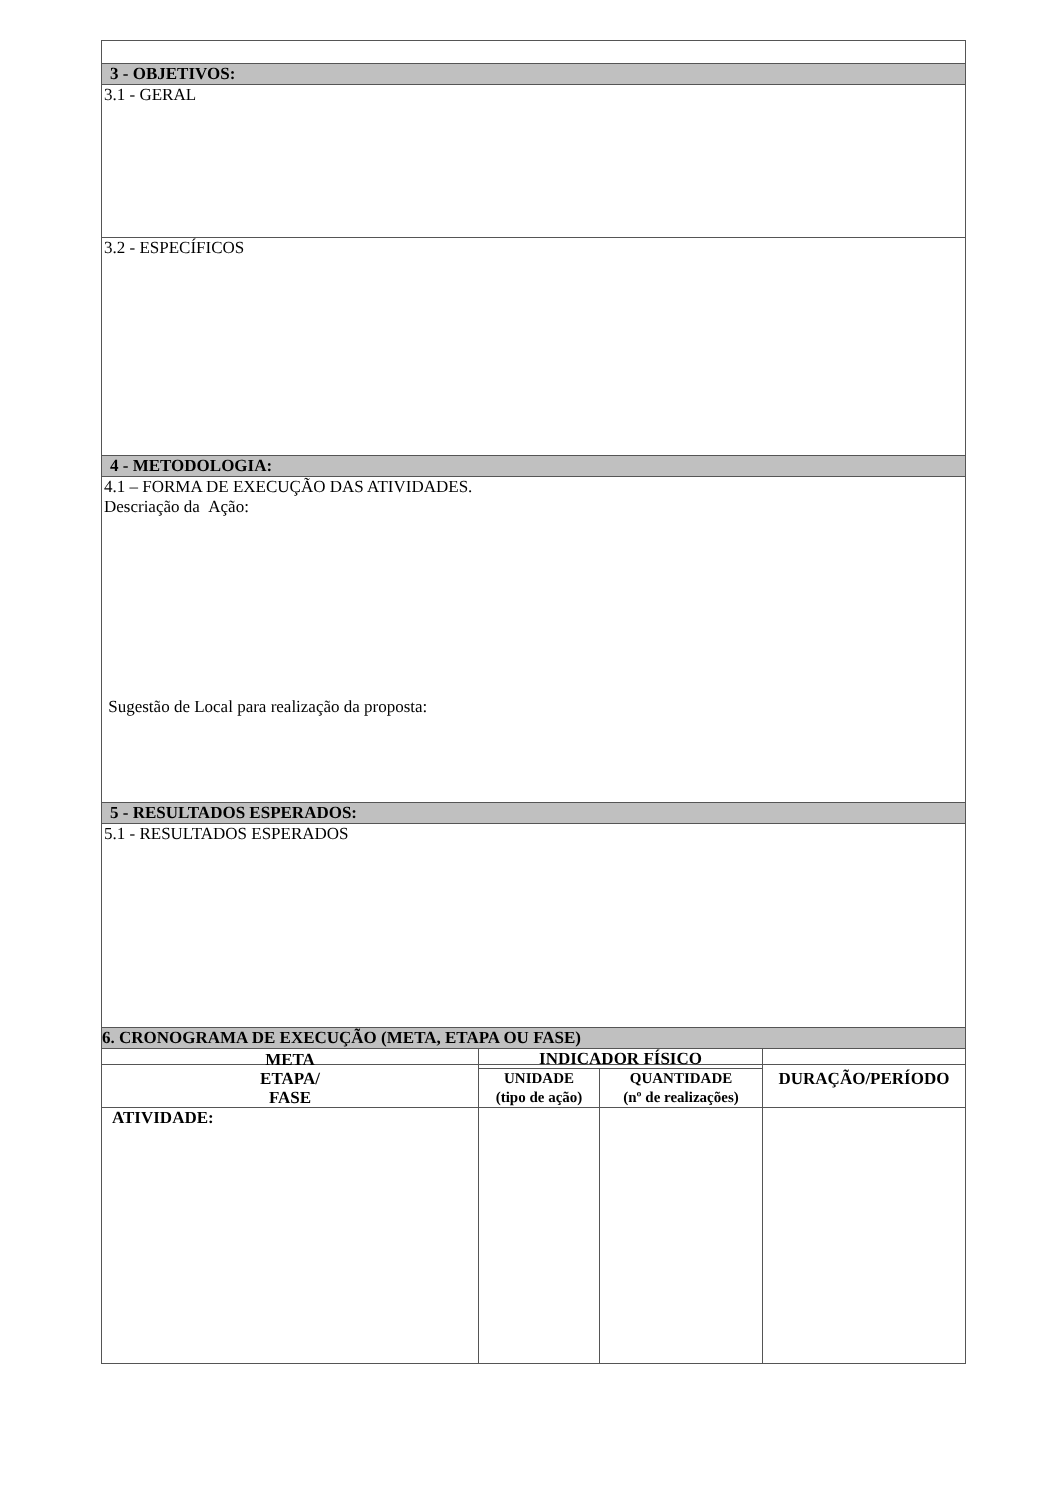| 3 - OBJETIVOS: |
| 3.1 - GERAL |
| 3.2 - ESPECÍFICOS |
| 4 - METODOLOGIA: |
| 4.1 – FORMA DE EXECUÇÃO DAS ATIVIDADES. Descriação da Ação: Sugestão de Local para realização da proposta: |
| 5 - RESULTADOS ESPERADOS: |
| 5.1 - RESULTADOS ESPERADOS |
| 6. CRONOGRAMA DE EXECUÇÃO (META, ETAPA OU FASE) | | | |
| META ETAPA/ FASE | INDICADOR FÍSICO | | DURAÇÃO/PERÍODO |
| | UNIDADE (tipo de ação) | QUANTIDADE (nº de realizações) | |
| ATIVIDADE: | | | |